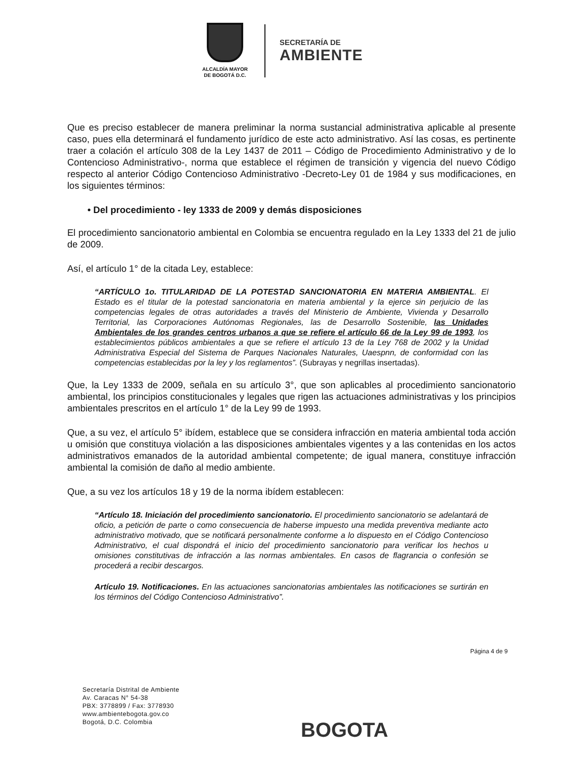ALCALDÍA MAYOR
DE BOGOTÁ D.C.
SECRETARÍA DE
AMBIENTE
Que es preciso establecer de manera preliminar la norma sustancial administrativa aplicable al presente caso, pues ella determinará el fundamento jurídico de este acto administrativo. Así las cosas, es pertinente traer a colación el artículo 308 de la Ley 1437 de 2011 – Código de Procedimiento Administrativo y de lo Contencioso Administrativo-, norma que establece el régimen de transición y vigencia del nuevo Código respecto al anterior Código Contencioso Administrativo -Decreto-Ley 01 de 1984 y sus modificaciones, en los siguientes términos:
• Del procedimiento - ley 1333 de 2009 y demás disposiciones
El procedimiento sancionatorio ambiental en Colombia se encuentra regulado en la Ley 1333 del 21 de julio de 2009.
Así, el artículo 1° de la citada Ley, establece:
“ARTÍCULO 1o. TITULARIDAD DE LA POTESTAD SANCIONATORIA EN MATERIA AMBIENTAL. El Estado es el titular de la potestad sancionatoria en materia ambiental y la ejerce sin perjuicio de las competencias legales de otras autoridades a través del Ministerio de Ambiente, Vivienda y Desarrollo Territorial, las Corporaciones Autónomas Regionales, las de Desarrollo Sostenible, las Unidades Ambientales de los grandes centros urbanos a que se refiere el artículo 66 de la Ley 99 de 1993, los establecimientos públicos ambientales a que se refiere el artículo 13 de la Ley 768 de 2002 y la Unidad Administrativa Especial del Sistema de Parques Nacionales Naturales, Uaespnn, de conformidad con las competencias establecidas por la ley y los reglamentos”. (Subrayas y negrillas insertadas).
Que, la Ley 1333 de 2009, señala en su artículo 3°, que son aplicables al procedimiento sancionatorio ambiental, los principios constitucionales y legales que rigen las actuaciones administrativas y los principios ambientales prescritos en el artículo 1° de la Ley 99 de 1993.
Que, a su vez, el artículo 5° ibídem, establece que se considera infracción en materia ambiental toda acción u omisión que constituya violación a las disposiciones ambientales vigentes y a las contenidas en los actos administrativos emanados de la autoridad ambiental competente; de igual manera, constituye infracción ambiental la comisión de daño al medio ambiente.
Que, a su vez los artículos 18 y 19 de la norma ibídem establecen:
“Artículo 18. Iniciación del procedimiento sancionatorio. El procedimiento sancionatorio se adelantará de oficio, a petición de parte o como consecuencia de haberse impuesto una medida preventiva mediante acto administrativo motivado, que se notificará personalmente conforme a lo dispuesto en el Código Contencioso Administrativo, el cual dispondrá el inicio del procedimiento sancionatorio para verificar los hechos u omisiones constitutivas de infracción a las normas ambientales. En casos de flagrancia o confesión se procederá a recibir descargos.
Artículo 19. Notificaciones. En las actuaciones sancionatorias ambientales las notificaciones se surtirán en los términos del Código Contencioso Administrativo”.
Página 4 de 9
Secretaría Distrital de Ambiente
Av. Caracas N° 54-38
PBX: 3778899 / Fax: 3778930
www.ambientebogota.gov.co
Bogotá, D.C. Colombia
BOGOTA